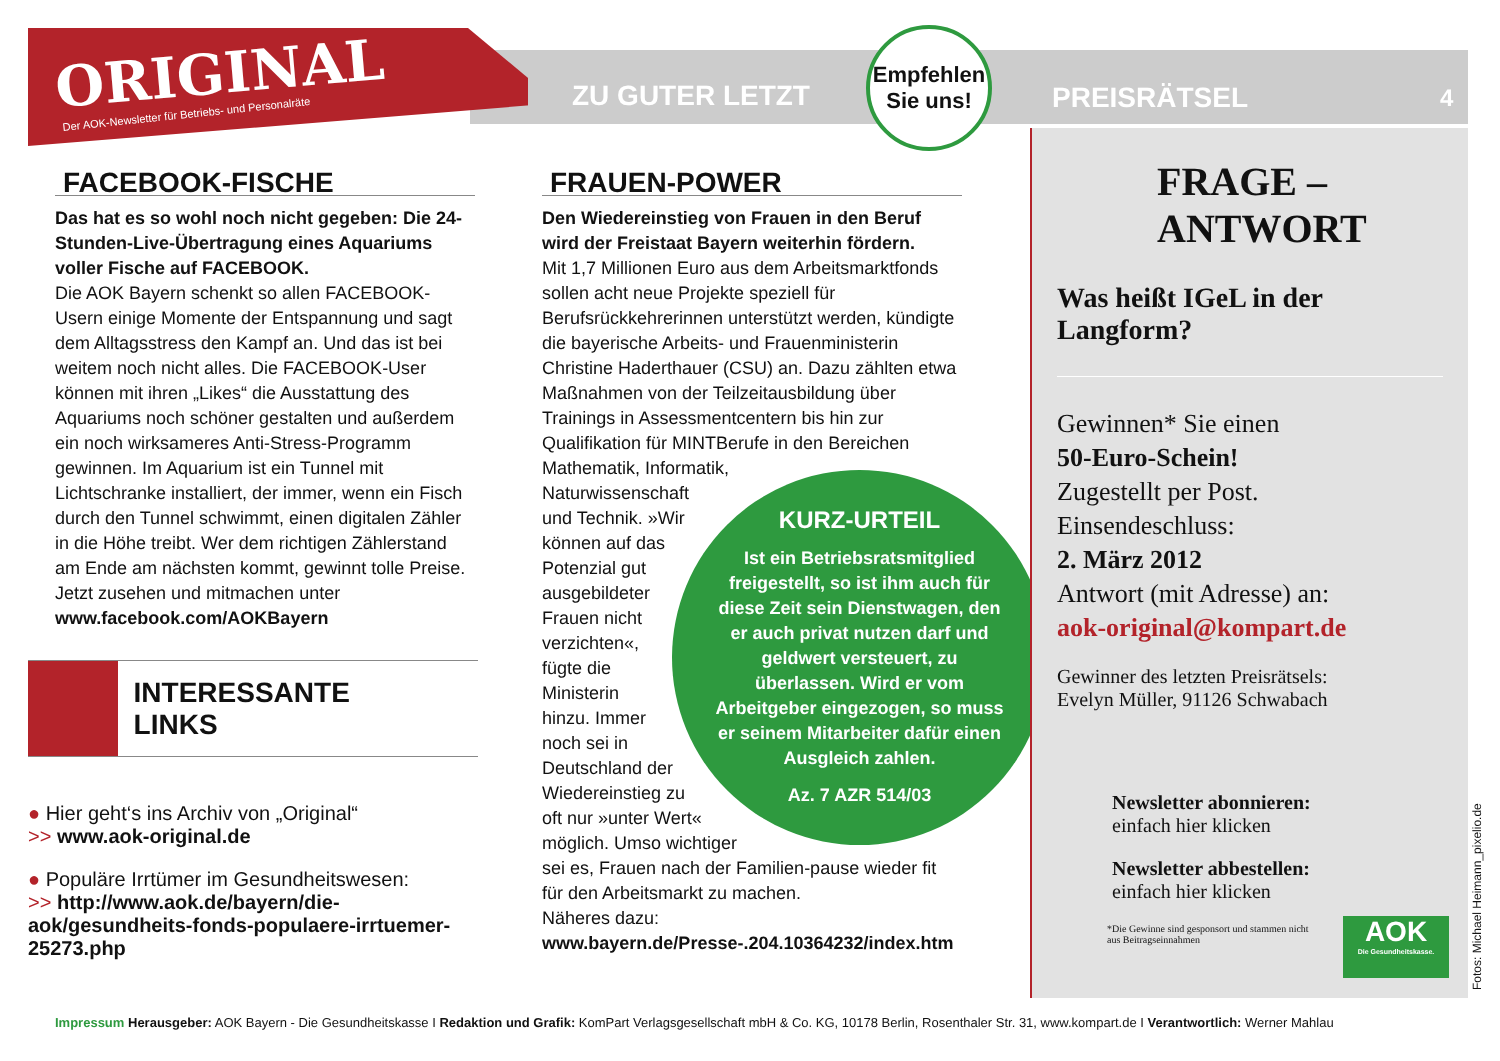ORIGINAL
Der AOK-Newsletter für Betriebs- und Personalräte
ZU GUTER LETZT
Empfehlen
Sie uns!
PREISRÄTSEL 4
FACEBOOK-FISCHE
Das hat es so wohl noch nicht gegeben: Die 24-Stunden-Live-Übertragung eines Aquariums voller Fische auf FACEBOOK.
Die AOK Bayern schenkt so allen FACEBOOK-Usern einige Momente der Entspannung und sagt dem Alltagsstress den Kampf an. Und das ist bei weitem noch nicht alles. Die FACEBOOK-User können mit ihren „Likes“ die Ausstattung des Aquariums noch schöner gestalten und außerdem ein noch wirksameres Anti-Stress-Programm gewinnen. Im Aquarium ist ein Tunnel mit Lichtschranke installiert, der immer, wenn ein Fisch durch den Tunnel schwimmt, einen digitalen Zähler in die Höhe treibt. Wer dem richtigen Zählerstand am Ende am nächsten kommt, gewinnt tolle Preise.
Jetzt zusehen und mitmachen unter
www.facebook.com/AOKBayern
INTERESSANTE
LINKS
● Hier geht‘s ins Archiv von „Original“
>> www.aok-original.de
● Populäre Irrtümer im Gesundheitswesen:
>> http://www.aok.de/bayern/die-aok/gesundheits-fonds-populaere-irrtuemer-25273.php
FRAUEN-POWER
Den Wiedereinstieg von Frauen in den Beruf wird der Freistaat Bayern weiterhin fördern.
Mit 1,7 Millionen Euro aus dem Arbeitsmarktfonds sollen acht neue Projekte speziell für Berufsrückkehrerinnen unterstützt werden, kündigte die bayerische Arbeits- und Frauenministerin Christine Haderthauer (CSU) an. Dazu zählten etwa Maßnahmen von der Teilzeitausbildung über Trainings in Assessmentcentern bis hin zur Qualifikation für MINTBerufe in den Bereichen
Mathematik, Informatik,
Naturwissenschaft
und Technik. »Wir
können auf das
Potenzial gut
ausgebildeter
Frauen nicht
verzichten«,
fügte die
Ministerin
hinzu. Immer
noch sei in
Deutschland der
Wiedereinstieg zu
oft nur »unter Wert«
möglich. Umso wichtiger
sei es, Frauen nach der Familien-pause wieder fit für den Arbeitsmarkt zu machen.
Näheres dazu:
www.bayern.de/Presse-.204.10364232/index.htm
KURZ-URTEIL
Ist ein Betriebsratsmitglied freigestellt, so ist ihm auch für diese Zeit sein Dienstwagen, den er auch privat nutzen darf und geldwert versteuert, zu überlassen. Wird er vom Arbeitgeber eingezogen, so muss er seinem Mitarbeiter dafür einen Ausgleich zahlen.
Az. 7 AZR 514/03
FRAGE –
ANTWORT
Was heißt IGeL in der Langform?
Gewinnen* Sie einen
50-Euro-Schein!
Zugestellt per Post.
Einsendeschluss:
2. März 2012
Antwort (mit Adresse) an:
aok-original@kompart.de
Gewinner des letzten Preisrätsels:
Evelyn Müller, 91126 Schwabach
Newsletter abonnieren:
einfach hier klicken
Newsletter abbestellen:
einfach hier klicken
*Die Gewinne sind gesponsort und stammen nicht aus Beitragseinnahmen
AOK
Die Gesundheitskasse.
Fotos: Michael Heimann_pixelio.de
Impressum Herausgeber: AOK Bayern - Die Gesundheitskasse I Redaktion und Grafik: KomPart Verlagsgesellschaft mbH & Co. KG, 10178 Berlin, Rosenthaler Str. 31, www.kompart.de I Verantwortlich: Werner Mahlau